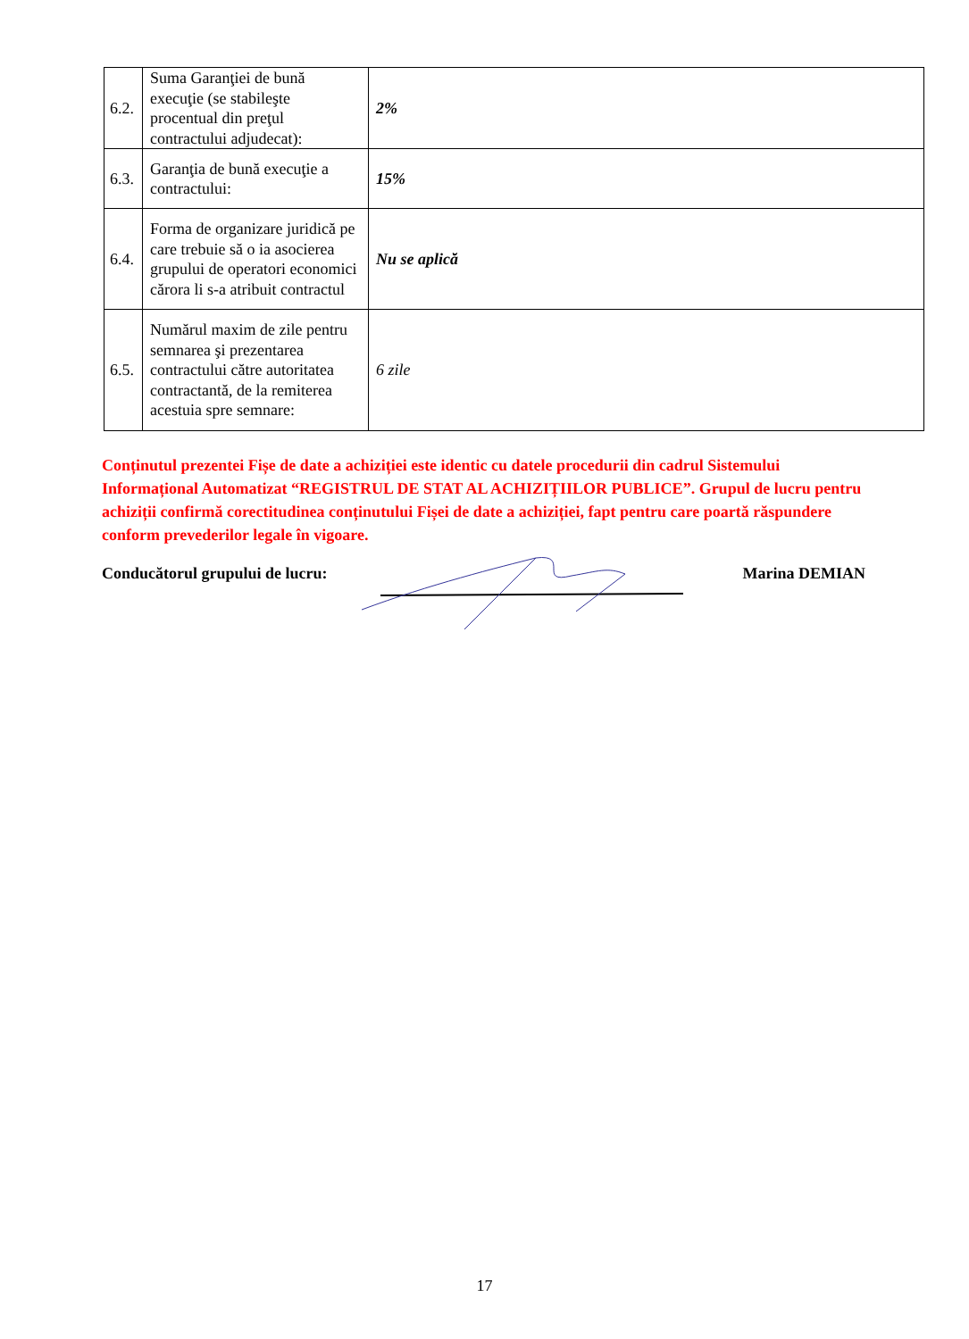| 6.2. | Suma Garanţiei de bună execuţie (se stabileşte procentual din preţul contractului adjudecat): | 2% |
| 6.3. | Garanţia de bună execuţie a contractului: | 15% |
| 6.4. | Forma de organizare juridică pe care trebuie să o ia asocierea grupului de operatori economici cărora li s-a atribuit contractul | Nu se aplică |
| 6.5. | Numărul maxim de zile pentru semnarea şi prezentarea contractului către autoritatea contractantă, de la remiterea acestuia spre semnare: | 6 zile |
Conținutul prezentei Fișe de date a achiziției este identic cu datele procedurii din cadrul Sistemului Informațional Automatizat “REGISTRUL DE STAT AL ACHIZIȚIILOR PUBLICE”. Grupul de lucru pentru achiziții confirmă corectitudinea conținutului Fișei de date a achiziției, fapt pentru care poartă răspundere conform prevederilor legale în vigoare.
Conducătorul grupului de lucru: Marina DEMIAN
17